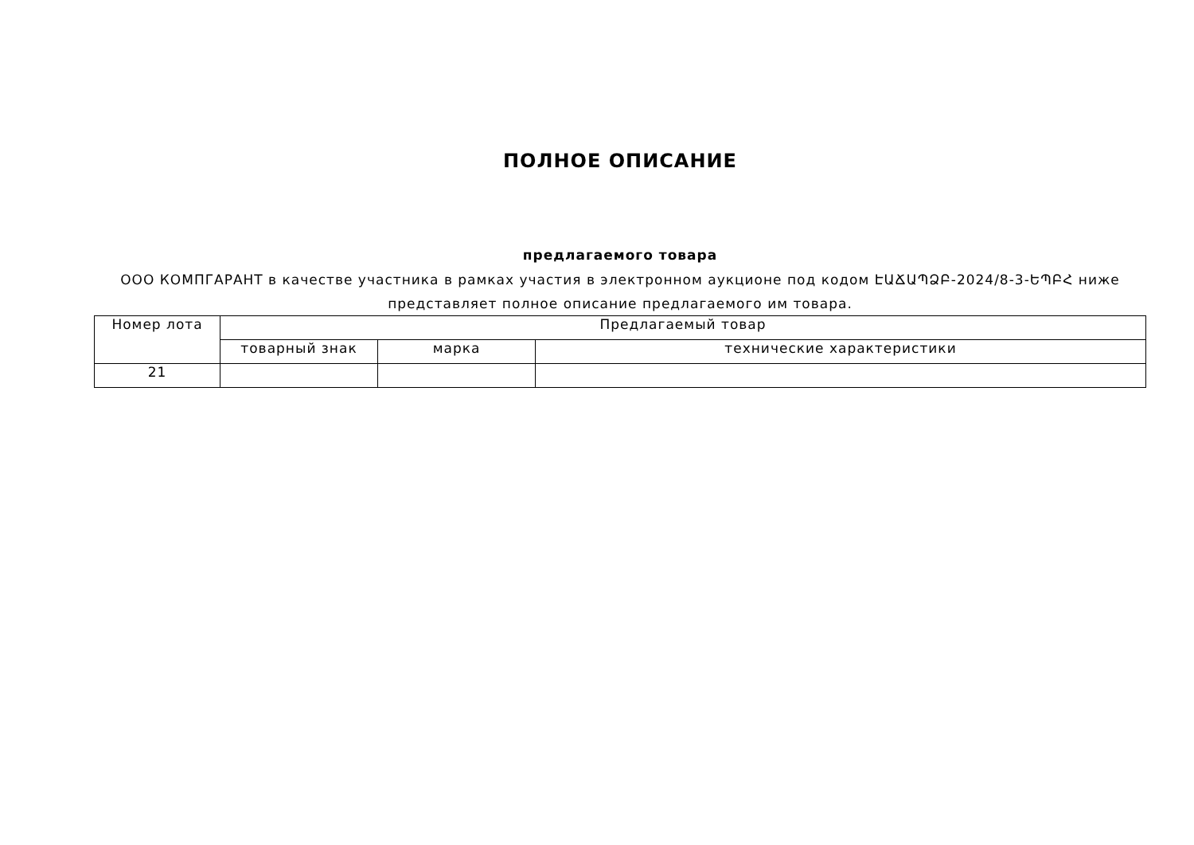ПОЛНОЕ ОПИСАНИЕ
предлагаемого товара
ООО КОМПГАРАНТ в качестве участника в рамках участия в электронном аукционе под кодом ԷԱՃԱՊՁԲ-2024/8-3-ԵՊԲՀ ниже представляет полное описание предлагаемого им товара.
| Номер лота | Предлагаемый товар | | |
| --- | --- | --- | --- |
| | товарный знак | марка | технические характеристики |
| 21 | | | |